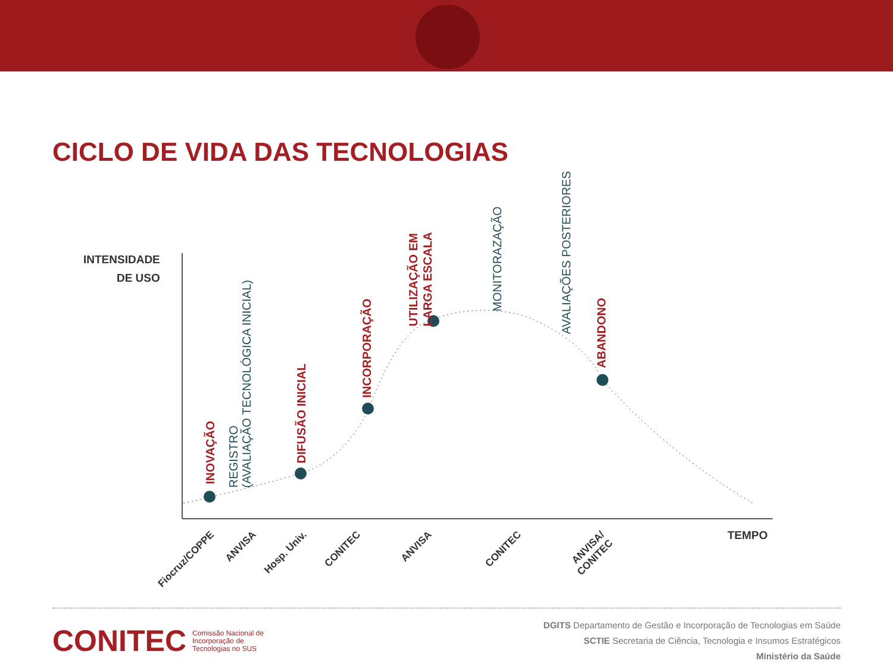CICLO DE VIDA DAS TECNOLOGIAS
INTENSIDADE
DE USO
INOVAÇÃO
REGISTRO
(AVALIAÇÃO TECNOLÓGICA INICIAL)
DIFUSÃO INICIAL
INCORPORAÇÃO
UTILIZAÇÃO EM
LARGA ESCALA
MONITORAZAÇÃO
AVALIAÇÕES POSTERIORES
ABANDONO
Fiocruz/COPPE ANVISA Hosp. Univ. CONITEC ANVISA CONITEC
ANVISA/
CONITEC
TEMPO
CONITEC Comissão Nacional de
Incorporação de
Tecnologias no SUS
DGITS Departamento de Gestão e Incorporação de Tecnologias em Saúde
SCTIE Secretaria de Ciência, Tecnologia e Insumos Estratégicos
Ministério da Saúde